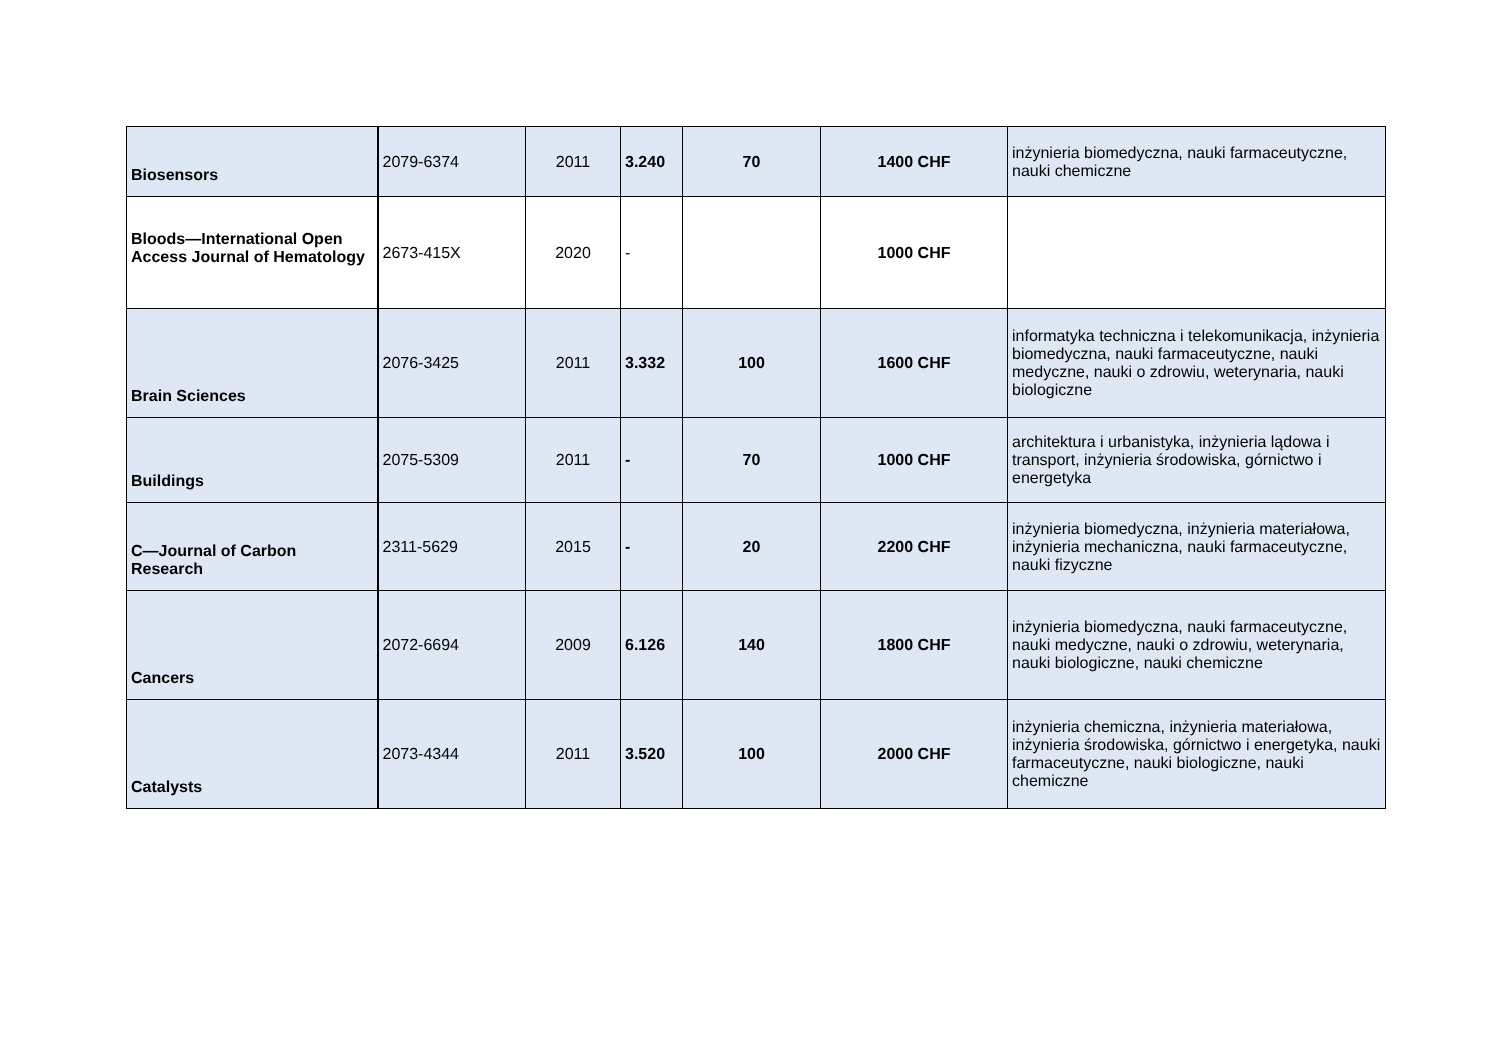| Biosensors | 2079-6374 | 2011 | 3.240 | 70 | 1400 CHF | inżynieria biomedyczna, nauki farmaceutyczne, nauki chemiczne |
| Bloods—International Open Access Journal of Hematology | 2673-415X | 2020 | - | | 1000 CHF | |
| Brain Sciences | 2076-3425 | 2011 | 3.332 | 100 | 1600 CHF | informatyka techniczna i telekomunikacja, inżynieria biomedyczna, nauki farmaceutyczne, nauki medyczne, nauki o zdrowiu, weterynaria, nauki biologiczne |
| Buildings | 2075-5309 | 2011 | - | 70 | 1000 CHF | architektura i urbanistyka, inżynieria lądowa i transport, inżynieria środowiska, górnictwo i energetyka |
| C—Journal of Carbon Research | 2311-5629 | 2015 | - | 20 | 2200 CHF | inżynieria biomedyczna, inżynieria materiałowa, inżynieria mechaniczna, nauki farmaceutyczne, nauki fizyczne |
| Cancers | 2072-6694 | 2009 | 6.126 | 140 | 1800 CHF | inżynieria biomedyczna, nauki farmaceutyczne, nauki medyczne, nauki o zdrowiu, weterynaria, nauki biologiczne, nauki chemiczne |
| Catalysts | 2073-4344 | 2011 | 3.520 | 100 | 2000 CHF | inżynieria chemiczna, inżynieria materiałowa, inżynieria środowiska, górnictwo i energetyka, nauki farmaceutyczne, nauki biologiczne, nauki chemiczne |